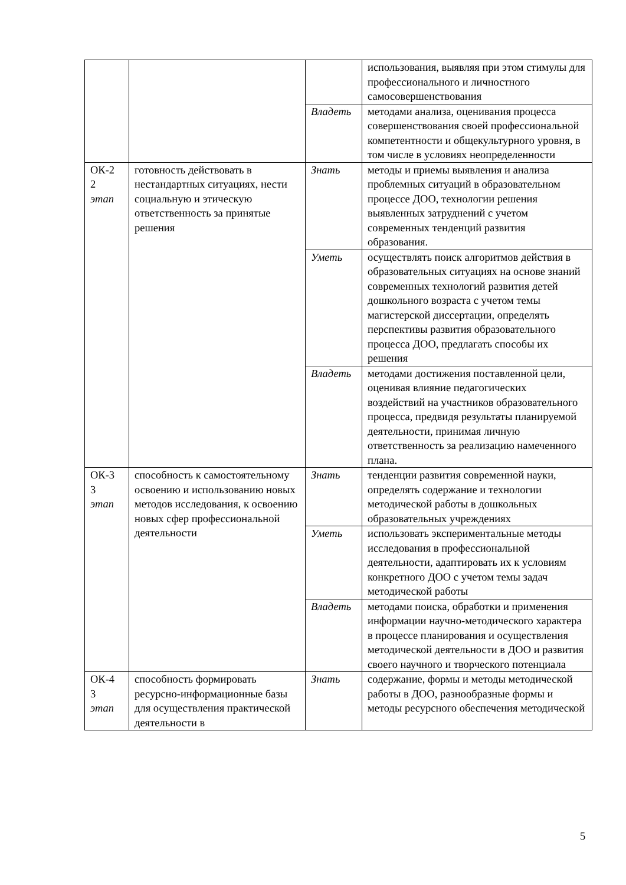| | | | использования, выявляя при этом стимулы для профессионального и личностного самосовершенствования |
| | | Владеть | методами анализа, оценивания процесса совершенствования своей профессиональной компетентности и общекультурного уровня, в том числе в условиях неопределенности |
| ОК-2 2 этап | готовность действовать в нестандартных ситуациях, нести социальную и этическую ответственность за принятые решения | Знать | методы и приемы выявления и анализа проблемных ситуаций в образовательном процессе ДОО, технологии решения выявленных затруднений с учетом современных тенденций развития образования. |
| | | Уметь | осуществлять поиск алгоритмов действия в образовательных ситуациях на основе знаний современных технологий развития детей дошкольного возраста с учетом темы магистерской диссертации, определять перспективы развития образовательного процесса ДОО, предлагать способы их решения |
| | | Владеть | методами достижения поставленной цели, оценивая влияние педагогических воздействий на участников образовательного процесса, предвидя результаты планируемой деятельности, принимая личную ответственность за реализацию намеченного плана. |
| ОК-3 3 этап | способность к самостоятельному освоению и использованию новых методов исследования, к освоению новых сфер профессиональной деятельности | Знать | тенденции развития современной науки, определять содержание и технологии методической работы в дошкольных образовательных учреждениях |
| | | Уметь | использовать экспериментальные методы исследования в профессиональной деятельности, адаптировать их к условиям конкретного ДОО с учетом темы задач методической работы |
| | | Владеть | методами поиска, обработки и применения информации научно-методического характера в процессе планирования и осуществления методической деятельности в ДОО и развития своего научного и творческого потенциала |
| ОК-4 3 этап | способность формировать ресурсно-информационные базы для осуществления практической деятельности в | Знать | содержание, формы и методы методической работы в ДОО, разнообразные формы и методы ресурсного обеспечения методической |
5